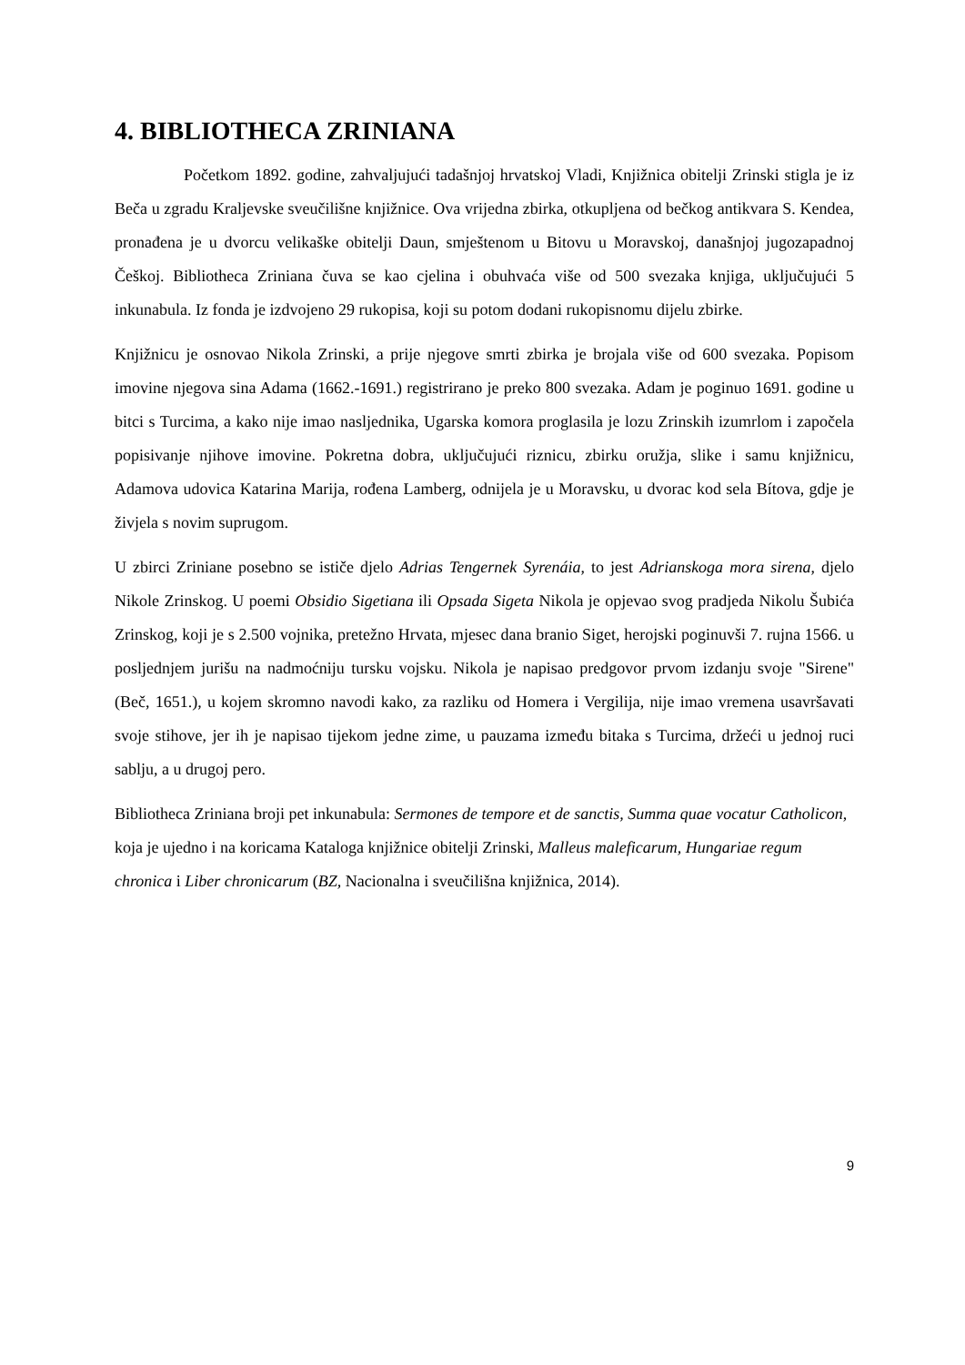4. BIBLIOTHECA ZRINIANA
Početkom 1892. godine, zahvaljujući tadašnjoj hrvatskoj Vladi, Knjižnica obitelji Zrinski stigla je iz Beča u zgradu Kraljevske sveučilišne knjižnice. Ova vrijedna zbirka, otkupljena od bečkog antikvara S. Kendea, pronađena je u dvorcu velikaške obitelji Daun, smještenom u Bitovu u Moravskoj, današnjoj jugozapadnoj Češkoj. Bibliotheca Zriniana čuva se kao cjelina i obuhvaća više od 500 svezaka knjiga, uključujući 5 inkunabula. Iz fonda je izdvojeno 29 rukopisa, koji su potom dodani rukopisnomu dijelu zbirke.
Knjižnicu je osnovao Nikola Zrinski, a prije njegove smrti zbirka je brojala više od 600 svezaka. Popisom imovine njegova sina Adama (1662.-1691.) registrirano je preko 800 svezaka. Adam je poginuo 1691. godine u bitci s Turcima, a kako nije imao nasljednika, Ugarska komora proglasila je lozu Zrinskih izumrlom i započela popisivanje njihove imovine. Pokretna dobra, uključujući riznicu, zbirku oružja, slike i samu knjižnicu, Adamova udovica Katarina Marija, rođena Lamberg, odnijela je u Moravsku, u dvorac kod sela Bítova, gdje je živjela s novim suprugom.
U zbirci Zriniane posebno se ističe djelo Adrias Tengernek Syrenáia, to jest Adrianskoga mora sirena, djelo Nikole Zrinskog. U poemi Obsidio Sigetiana ili Opsada Sigeta Nikola je opjevao svog pradjeda Nikolu Šubića Zrinskog, koji je s 2.500 vojnika, pretežno Hrvata, mjesec dana branio Siget, herojski poginuvši 7. rujna 1566. u posljednjem jurišu na nadmoćniju tursku vojsku. Nikola je napisao predgovor prvom izdanju svoje "Sirene" (Beč, 1651.), u kojem skromno navodi kako, za razliku od Homera i Vergilija, nije imao vremena usavršavati svoje stihove, jer ih je napisao tijekom jedne zime, u pauzama između bitaka s Turcima, držeći u jednoj ruci sablju, a u drugoj pero.
Bibliotheca Zriniana broji pet inkunabula: Sermones de tempore et de sanctis, Summa quae vocatur Catholicon, koja je ujedno i na koricama Kataloga knjižnice obitelji Zrinski, Malleus maleficarum, Hungariae regum chronica i Liber chronicarum (BZ, Nacionalna i sveučilišna knjižnica, 2014).
9